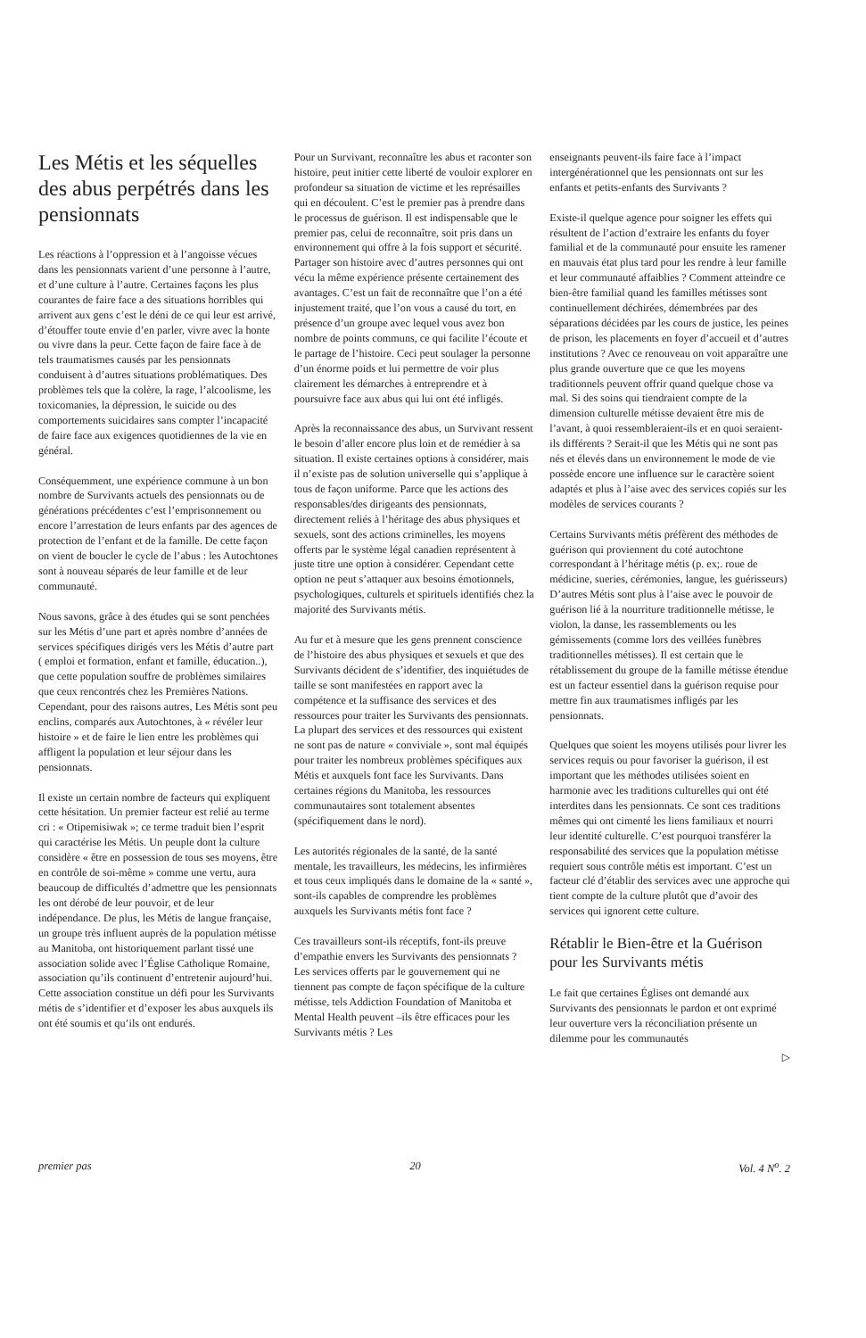Les Métis et les séquelles des abus perpétrés dans les pensionnats
Les réactions à l’oppression et à l’angoisse vécues dans les pensionnats varient d’une personne à l’autre, et d’une culture à l’autre. Certaines façons les plus courantes de faire face a des situations horribles qui arrivent aux gens c’est le déni de ce qui leur est arrivé, d’étouffer toute envie d’en parler, vivre avec la honte ou vivre dans la peur. Cette façon de faire face à de tels traumatismes causés par les pensionnats conduisent à d’autres situations problématiques. Des problèmes tels que la colère, la rage, l’alcoolisme, les toxicomanies, la dépression, le suicide ou des comportements suicidaires sans compter l’incapacité de faire face aux exigences quotidiennes de la vie en général.
Conséquemment, une expérience commune à un bon nombre de Survivants actuels des pensionnats ou de générations précédentes c’est l’emprisonnement ou encore l’arrestation de leurs enfants par des agences de protection de l’enfant et de la famille. De cette façon on vient de boucler le cycle de l’abus : les Autochtones sont à nouveau séparés de leur famille et de leur communauté.
Nous savons, grâce à des études qui se sont penchées sur les Métis d’une part et après nombre d’années de services spécifiques dirigés vers les Métis d’autre part ( emploi et formation, enfant et famille, éducation..), que cette population souffre de problèmes similaires que ceux rencontrés chez les Premières Nations. Cependant, pour des raisons autres, Les Métis sont peu enclins, comparés aux Autochtones, à « révéler leur histoire » et de faire le lien entre les problèmes qui affligent la population et leur séjour dans les pensionnats.
Il existe un certain nombre de facteurs qui expliquent cette hésitation. Un premier facteur est relié au terme cri : « Otipemisiwak »; ce terme traduit bien l’esprit qui caractérise les Métis. Un peuple dont la culture considère « être en possession de tous ses moyens, être en contrôle de soi-même » comme une vertu, aura beaucoup de difficultés d’admettre que les pensionnats les ont dérobé de leur pouvoir, et de leur indépendance. De plus, les Métis de langue française, un groupe très influent auprès de la population métisse au Manitoba, ont historiquement parlant tissé une association solide avec l’Église Catholique Romaine, association qu’ils continuent d’entretenir aujourd’hui. Cette association constitue un défi pour les Survivants métis de s’identifier et d’exposer les abus auxquels ils ont été soumis et qu’ils ont endurés.
Pour un Survivant, reconnaître les abus et raconter son histoire, peut initier cette liberté de vouloir explorer en profondeur sa situation de victime et les représailles qui en découlent. C’est le premier pas à prendre dans le processus de guérison. Il est indispensable que le premier pas, celui de reconnaître, soit pris dans un environnement qui offre à la fois support et sécurité. Partager son histoire avec d’autres personnes qui ont vécu la même expérience présente certainement des avantages. C’est un fait de reconnaître que l’on a été injustement traité, que l’on vous a causé du tort, en présence d’un groupe avec lequel vous avez bon nombre de points communs, ce qui facilite l’écoute et le partage de l’histoire. Ceci peut soulager la personne d’un énorme poids et lui permettre de voir plus clairement les démarches à entreprendre et à poursuivre face aux abus qui lui ont été infligés.
Après la reconnaissance des abus, un Survivant ressent le besoin d’aller encore plus loin et de remédier à sa situation. Il existe certaines options à considérer, mais il n’existe pas de solution universelle qui s’applique à tous de façon uniforme. Parce que les actions des responsables/des dirigeants des pensionnats, directement reliés à l’héritage des abus physiques et sexuels, sont des actions criminelles, les moyens offerts par le système légal canadien représentent à juste titre une option à considérer. Cependant cette option ne peut s’attaquer aux besoins émotionnels, psychologiques, culturels et spirituels identifiés chez la majorité des Survivants métis.
Au fur et à mesure que les gens prennent conscience de l’histoire des abus physiques et sexuels et que des Survivants décident de s’identifier, des inquiétudes de taille se sont manifestées en rapport avec la compétence et la suffisance des services et des ressources pour traiter les Survivants des pensionnats. La plupart des services et des ressources qui existent ne sont pas de nature « conviviale », sont mal équipés pour traiter les nombreux problèmes spécifiques aux Métis et auxquels font face les Survivants. Dans certaines régions du Manitoba, les ressources communautaires sont totalement absentes (spécifiquement dans le nord).
Les autorités régionales de la santé, de la santé mentale, les travailleurs, les médecins, les infirmières et tous ceux impliqués dans le domaine de la « santé », sont-ils capables de comprendre les problèmes auxquels les Survivants métis font face ?
Ces travailleurs sont-ils réceptifs, font-ils preuve d’empathie envers les Survivants des pensionnats ? Les services offerts par le gouvernement qui ne tiennent pas compte de façon spécifique de la culture métisse, tels Addiction Foundation of Manitoba et Mental Health peuvent –ils être efficaces pour les Survivants métis ? Les
enseignants peuvent-ils faire face à l’impact intergénérationnel que les pensionnats ont sur les enfants et petits-enfants des Survivants ?
Existe-il quelque agence pour soigner les effets qui résultent de l’action d’extraire les enfants du foyer familial et de la communauté pour ensuite les ramener en mauvais état plus tard pour les rendre à leur famille et leur communauté affaiblies ? Comment atteindre ce bien-être familial quand les familles métisses sont continuellement déchirées, démembrées par des séparations décidées par les cours de justice, les peines de prison, les placements en foyer d’accueil et d’autres institutions ? Avec ce renouveau on voit apparaître une plus grande ouverture que ce que les moyens traditionnels peuvent offrir quand quelque chose va mal. Si des soins qui tiendraient compte de la dimension culturelle métisse devaient être mis de l’avant, à quoi ressembleraient-ils et en quoi seraient-ils différents ? Serait-il que les Métis qui ne sont pas nés et élevés dans un environnement le mode de vie possède encore une influence sur le caractère soient adaptés et plus à l’aise avec des services copiés sur les modèles de services courants ?
Certains Survivants métis préfèrent des méthodes de guérison qui proviennent du coté autochtone correspondant à l’héritage métis (p. ex;. roue de médicine, sueries, cérémonies, langue, les guérisseurs) D’autres Métis sont plus à l’aise avec le pouvoir de guérison lié à la nourriture traditionnelle métisse, le violon, la danse, les rassemblements ou les gémissements (comme lors des veillées funèbres traditionnelles métisses). Il est certain que le rétablissement du groupe de la famille métisse étendue est un facteur essentiel dans la guérison requise pour mettre fin aux traumatismes infligés par les pensionnats.
Quelques que soient les moyens utilisés pour livrer les services requis ou pour favoriser la guérison, il est important que les méthodes utilisées soient en harmonie avec les traditions culturelles qui ont été interdites dans les pensionnats. Ce sont ces traditions mêmes qui ont cimenté les liens familiaux et nourri leur identité culturelle. C’est pourquoi transférer la responsabilité des services que la population métisse requiert sous contrôle métis est important. C’est un facteur clé d’établir des services avec une approche qui tient compte de la culture plutôt que d’avoir des services qui ignorent cette culture.
Rétablir le Bien-être et la Guérison pour les Survivants métis
Le fait que certaines Églises ont demandé aux Survivants des pensionnats le pardon et ont exprimé leur ouverture vers la réconciliation présente un dilemme pour les communautés
▷
premier pas 20 Vol. 4 N<sup>o</sup>. 2